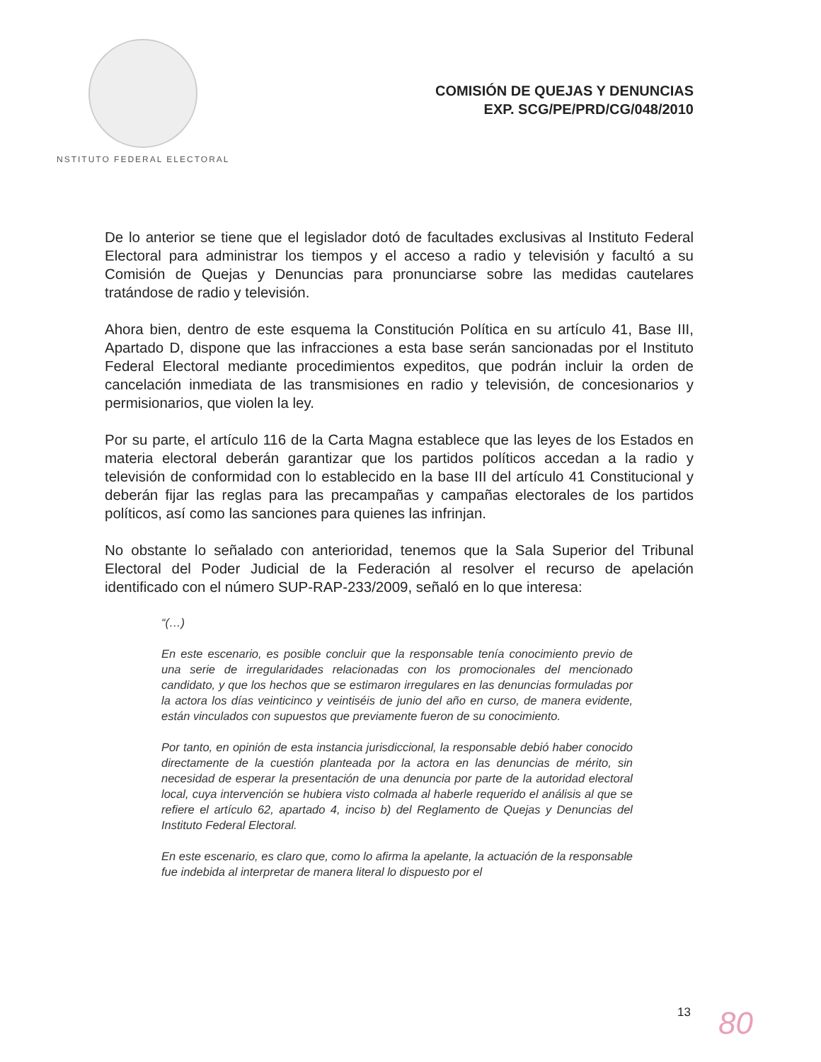NSTITUTO FEDERAL ELECTORAL
COMISIÓN DE QUEJAS Y DENUNCIAS
EXP. SCG/PE/PRD/CG/048/2010
De lo anterior se tiene que el legislador dotó de facultades exclusivas al Instituto Federal Electoral para administrar los tiempos y el acceso a radio y televisión y facultó a su Comisión de Quejas y Denuncias para pronunciarse sobre las medidas cautelares tratándose de radio y televisión.
Ahora bien, dentro de este esquema la Constitución Política en su artículo 41, Base III, Apartado D, dispone que las infracciones a esta base serán sancionadas por el Instituto Federal Electoral mediante procedimientos expeditos, que podrán incluir la orden de cancelación inmediata de las transmisiones en radio y televisión, de concesionarios y permisionarios, que violen la ley.
Por su parte, el artículo 116 de la Carta Magna establece que las leyes de los Estados en materia electoral deberán garantizar que los partidos políticos accedan a la radio y televisión de conformidad con lo establecido en la base III del artículo 41 Constitucional y deberán fijar las reglas para las precampañas y campañas electorales de los partidos políticos, así como las sanciones para quienes las infrinjan.
No obstante lo señalado con anterioridad, tenemos que la Sala Superior del Tribunal Electoral del Poder Judicial de la Federación al resolver el recurso de apelación identificado con el número SUP-RAP-233/2009, señaló en lo que interesa:
“(…)
En este escenario, es posible concluir que la responsable tenía conocimiento previo de una serie de irregularidades relacionadas con los promocionales del mencionado candidato, y que los hechos que se estimaron irregulares en las denuncias formuladas por la actora los días veinticinco y veintiséis de junio del año en curso, de manera evidente, están vinculados con supuestos que previamente fueron de su conocimiento.
Por tanto, en opinión de esta instancia jurisdiccional, la responsable debió haber conocido directamente de la cuestión planteada por la actora en las denuncias de mérito, sin necesidad de esperar la presentación de una denuncia por parte de la autoridad electoral local, cuya intervención se hubiera visto colmada al haberle requerido el análisis al que se refiere el artículo 62, apartado 4, inciso b) del Reglamento de Quejas y Denuncias del Instituto Federal Electoral.
En este escenario, es claro que, como lo afirma la apelante, la actuación de la responsable fue indebida al interpretar de manera literal lo dispuesto por el
13 80